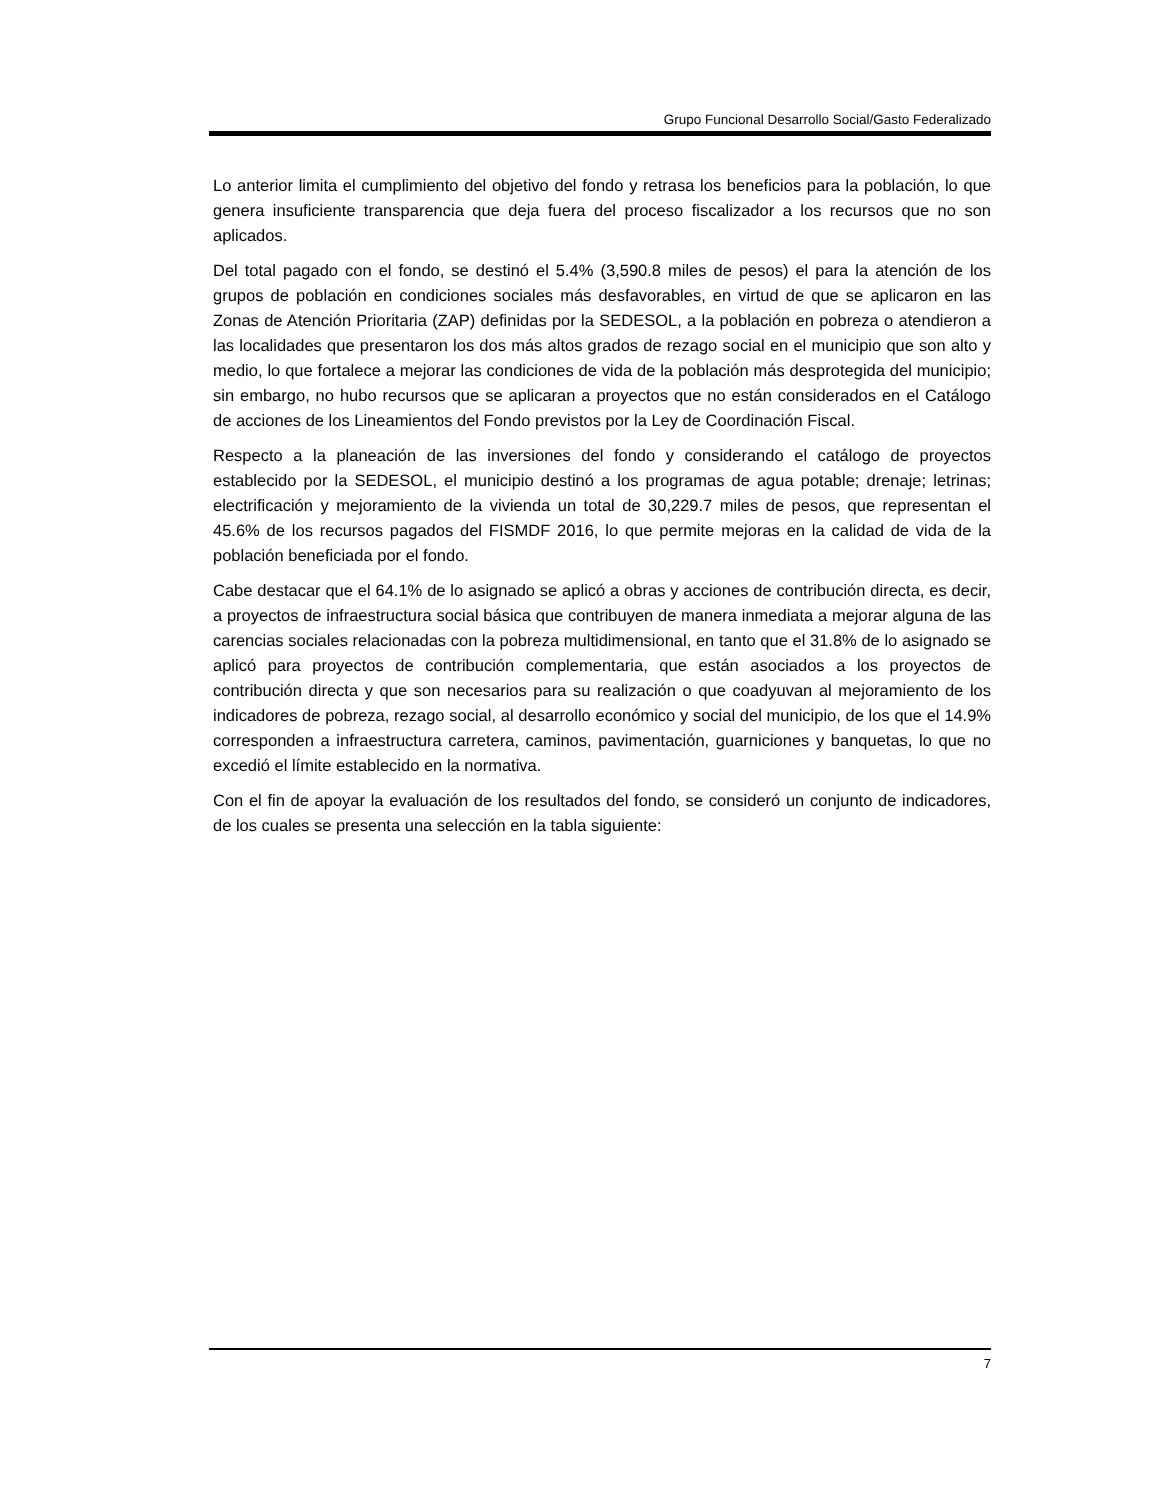Grupo Funcional Desarrollo Social/Gasto Federalizado
Lo anterior limita el cumplimiento del objetivo del fondo y retrasa los beneficios para la población, lo que genera insuficiente transparencia que deja fuera del proceso fiscalizador a los recursos que no son aplicados.
Del total pagado con el fondo, se destinó el 5.4% (3,590.8 miles de pesos) el para la atención de los grupos de población en condiciones sociales más desfavorables, en virtud de que se aplicaron en las Zonas de Atención Prioritaria (ZAP) definidas por la SEDESOL, a la población en pobreza o atendieron a las localidades que presentaron los dos más altos grados de rezago social en el municipio que son alto y medio, lo que fortalece a mejorar las condiciones de vida de la población más desprotegida del municipio; sin embargo, no hubo recursos que se aplicaran a proyectos que no están considerados en el Catálogo de acciones de los Lineamientos del Fondo previstos por la Ley de Coordinación Fiscal.
Respecto a la planeación de las inversiones del fondo y considerando el catálogo de proyectos establecido por la SEDESOL, el municipio destinó a los programas de agua potable; drenaje; letrinas; electrificación y mejoramiento de la vivienda un total de 30,229.7 miles de pesos, que representan el 45.6% de los recursos pagados del FISMDF 2016, lo que permite mejoras en la calidad de vida de la población beneficiada por el fondo.
Cabe destacar que el 64.1% de lo asignado se aplicó a obras y acciones de contribución directa, es decir, a proyectos de infraestructura social básica que contribuyen de manera inmediata a mejorar alguna de las carencias sociales relacionadas con la pobreza multidimensional, en tanto que el 31.8% de lo asignado se aplicó para proyectos de contribución complementaria, que están asociados a los proyectos de contribución directa y que son necesarios para su realización o que coadyuvan al mejoramiento de los indicadores de pobreza, rezago social, al desarrollo económico y social del municipio, de los que el 14.9% corresponden a infraestructura carretera, caminos, pavimentación, guarniciones y banquetas, lo que no excedió el límite establecido en la normativa.
Con el fin de apoyar la evaluación de los resultados del fondo, se consideró un conjunto de indicadores, de los cuales se presenta una selección en la tabla siguiente:
7